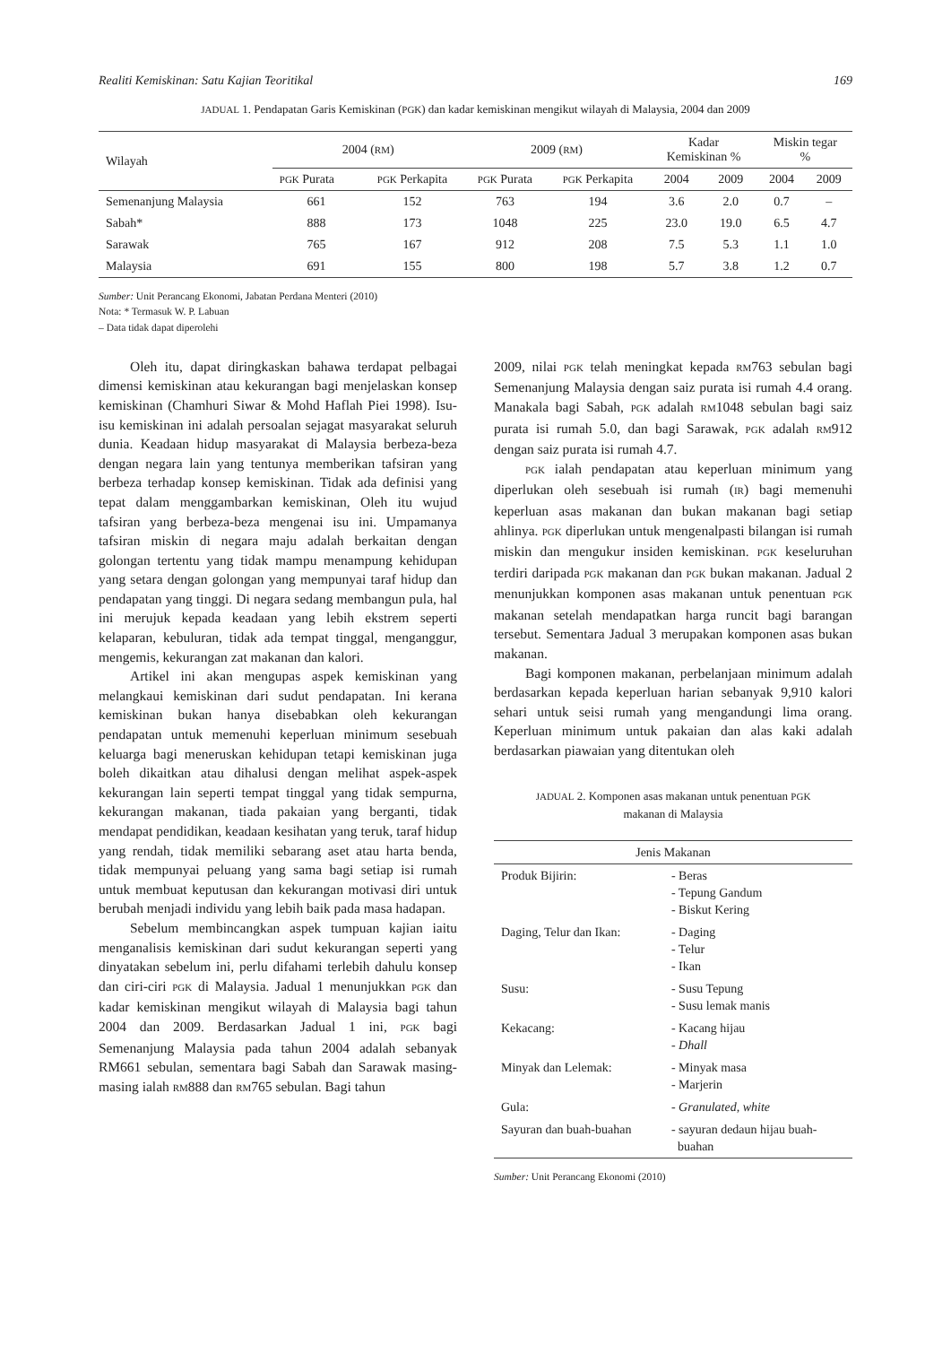Realiti Kemiskinan: Satu Kajian Teoritikal 169
JADUAL 1. Pendapatan Garis Kemiskinan (PGK) dan kadar kemiskinan mengikut wilayah di Malaysia, 2004 dan 2009
| Wilayah | 2004 ( RM ) | | 2009 ( RM ) | | Kadar Kemiskinan % | | Miskin tegar % | |
| --- | --- | --- | --- | --- | --- | --- | --- | --- |
| | PGK Purata | PGK Perkapita | PGK Purata | PGK Perkapita | 2004 | 2009 | 2004 | 2009 |
| Semenanjung Malaysia | 661 | 152 | 763 | 194 | 3.6 | 2.0 | 0.7 | – |
| Sabah* | 888 | 173 | 1048 | 225 | 23.0 | 19.0 | 6.5 | 4.7 |
| Sarawak | 765 | 167 | 912 | 208 | 7.5 | 5.3 | 1.1 | 1.0 |
| Malaysia | 691 | 155 | 800 | 198 | 5.7 | 3.8 | 1.2 | 0.7 |
Sumber: Unit Perancang Ekonomi, Jabatan Perdana Menteri (2010)
Nota: * Termasuk W. P. Labuan
– Data tidak dapat diperolehi
Oleh itu, dapat diringkaskan bahawa terdapat pelbagai dimensi kemiskinan atau kekurangan bagi menjelaskan konsep kemiskinan (Chamhuri Siwar & Mohd Haflah Piei 1998). Isu-isu kemiskinan ini adalah persoalan sejagat masyarakat seluruh dunia. Keadaan hidup masyarakat di Malaysia berbeza-beza dengan negara lain yang tentunya memberikan tafsiran yang berbeza terhadap konsep kemiskinan. Tidak ada definisi yang tepat dalam menggambarkan kemiskinan, Oleh itu wujud tafsiran yang berbeza-beza mengenai isu ini. Umpamanya tafsiran miskin di negara maju adalah berkaitan dengan golongan tertentu yang tidak mampu menampung kehidupan yang setara dengan golongan yang mempunyai taraf hidup dan pendapatan yang tinggi. Di negara sedang membangun pula, hal ini merujuk kepada keadaan yang lebih ekstrem seperti kelaparan, kebuluran, tidak ada tempat tinggal, menganggur, mengemis, kekurangan zat makanan dan kalori.
Artikel ini akan mengupas aspek kemiskinan yang melangkaui kemiskinan dari sudut pendapatan. Ini kerana kemiskinan bukan hanya disebabkan oleh kekurangan pendapatan untuk memenuhi keperluan minimum sesebuah keluarga bagi meneruskan kehidupan tetapi kemiskinan juga boleh dikaitkan atau dihalusi dengan melihat aspek-aspek kekurangan lain seperti tempat tinggal yang tidak sempurna, kekurangan makanan, tiada pakaian yang berganti, tidak mendapat pendidikan, keadaan kesihatan yang teruk, taraf hidup yang rendah, tidak memiliki sebarang aset atau harta benda, tidak mempunyai peluang yang sama bagi setiap isi rumah untuk membuat keputusan dan kekurangan motivasi diri untuk berubah menjadi individu yang lebih baik pada masa hadapan.
Sebelum membincangkan aspek tumpuan kajian iaitu menganalisis kemiskinan dari sudut kekurangan seperti yang dinyatakan sebelum ini, perlu difahami terlebih dahulu konsep dan ciri-ciri PGK di Malaysia. Jadual 1 menunjukkan PGK dan kadar kemiskinan mengikut wilayah di Malaysia bagi tahun 2004 dan 2009. Berdasarkan Jadual 1 ini, PGK bagi Semenanjung Malaysia pada tahun 2004 adalah sebanyak RM661 sebulan, sementara bagi Sabah dan Sarawak masing-masing ialah RM888 dan RM765 sebulan. Bagi tahun
2009, nilai PGK telah meningkat kepada RM763 sebulan bagi Semenanjung Malaysia dengan saiz purata isi rumah 4.4 orang. Manakala bagi Sabah, PGK adalah RM1048 sebulan bagi saiz purata isi rumah 5.0, dan bagi Sarawak, PGK adalah RM912 dengan saiz purata isi rumah 4.7.
PGK ialah pendapatan atau keperluan minimum yang diperlukan oleh sesebuah isi rumah (IR) bagi memenuhi keperluan asas makanan dan bukan makanan bagi setiap ahlinya. PGK diperlukan untuk mengenalpasti bilangan isi rumah miskin dan mengukur insiden kemiskinan. PGK keseluruhan terdiri daripada PGK makanan dan PGK bukan makanan. Jadual 2 menunjukkan komponen asas makanan untuk penentuan PGK makanan setelah mendapatkan harga runcit bagi barangan tersebut. Sementara Jadual 3 merupakan komponen asas bukan makanan.
Bagi komponen makanan, perbelanjaan minimum adalah berdasarkan kepada keperluan harian sebanyak 9,910 kalori sehari untuk seisi rumah yang mengandungi lima orang. Keperluan minimum untuk pakaian dan alas kaki adalah berdasarkan piawaian yang ditentukan oleh
JADUAL 2. Komponen asas makanan untuk penentuan PGK
makanan di Malaysia
| Jenis Makanan | |
| Produk Bijirin: | - Beras - Tepung Gandum - Biskut Kering |
| Daging, Telur dan Ikan: | - Daging - Telur - Ikan |
| Susu: | - Susu Tepung - Susu lemak manis |
| Kekacang: | - Kacang hijau - Dhall |
| Minyak dan Lelemak: | - Minyak masa - Marjerin |
| Gula: | - Granulated, white |
| Sayuran dan buah-buahan | - sayuran dedaun hijau buah- buahan |
Sumber: Unit Perancang Ekonomi (2010)